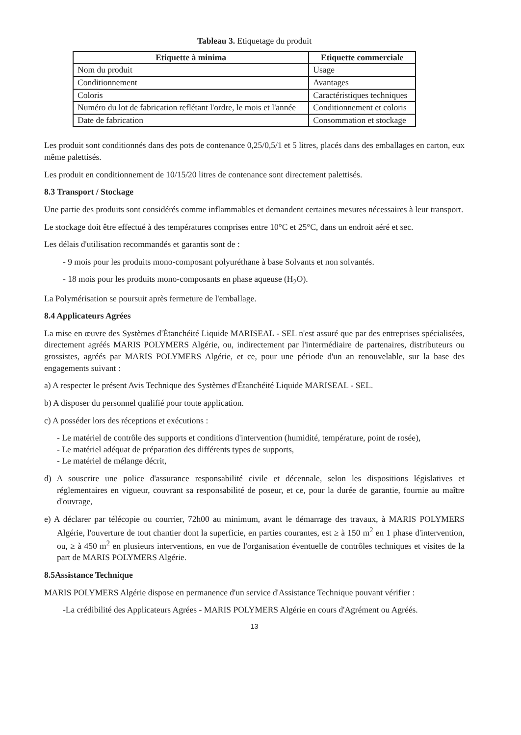Tableau 3. Etiquetage du produit
| Etiquette à minima | Etiquette commerciale |
| --- | --- |
| Nom du produit | Usage |
| Conditionnement | Avantages |
| Coloris | Caractéristiques techniques |
| Numéro du lot de fabrication reflétant l'ordre, le mois et l'année | Conditionnement et coloris |
| Date de fabrication | Consommation et stockage |
Les produit sont conditionnés dans des pots de contenance 0,25/0,5/1 et 5 litres, placés dans des emballages en carton, eux même palettisés.
Les produit en conditionnement de 10/15/20 litres de contenance sont directement palettisés.
8.3 Transport / Stockage
Une partie des produits sont considérés comme inflammables et demandent certaines mesures nécessaires à leur transport.
Le stockage doit être effectué à des températures comprises entre 10°C et 25°C, dans un endroit aéré et sec.
Les délais d'utilisation recommandés et garantis sont de :
- 9 mois pour les produits mono-composant polyuréthane à base Solvants et non solvantés.
- 18 mois pour les produits mono-composants en phase aqueuse (H<sub>2</sub>O).
La Polymérisation se poursuit après fermeture de l'emballage.
8.4 Applicateurs Agrées
La mise en œuvre des Systèmes d'Étanchéité Liquide MARISEAL - SEL n'est assuré que par des entreprises spécialisées, directement agréés MARIS POLYMERS Algérie, ou, indirectement par l'intermédiaire de partenaires, distributeurs ou grossistes, agréés par MARIS POLYMERS Algérie, et ce, pour une période d'un an renouvelable, sur la base des engagements suivant :
a) A respecter le présent Avis Technique des Systèmes d'Étanchéité Liquide MARISEAL - SEL.
b) A disposer du personnel qualifié pour toute application.
c) A posséder lors des réceptions et exécutions :
- Le matériel de contrôle des supports et conditions d'intervention (humidité, température, point de rosée),
- Le matériel adéquat de préparation des différents types de supports,
- Le matériel de mélange décrit,
d) A souscrire une police d'assurance responsabilité civile et décennale, selon les dispositions législatives et réglementaires en vigueur, couvrant sa responsabilité de poseur, et ce, pour la durée de garantie, fournie au maître d'ouvrage,
e) A déclarer par télécopie ou courrier, 72h00 au minimum, avant le démarrage des travaux, à MARIS POLYMERS Algérie, l'ouverture de tout chantier dont la superficie, en parties courantes, est ≥ à 150 m<sup>2</sup> en 1 phase d'intervention, ou, ≥ à 450 m<sup>2</sup> en plusieurs interventions, en vue de l'organisation éventuelle de contrôles techniques et visites de la part de MARIS POLYMERS Algérie.
8.5Assistance Technique
MARIS POLYMERS Algérie dispose en permanence d'un service d'Assistance Technique pouvant vérifier :
-La crédibilité des Applicateurs Agrées - MARIS POLYMERS Algérie en cours d'Agrément ou Agréés.
13